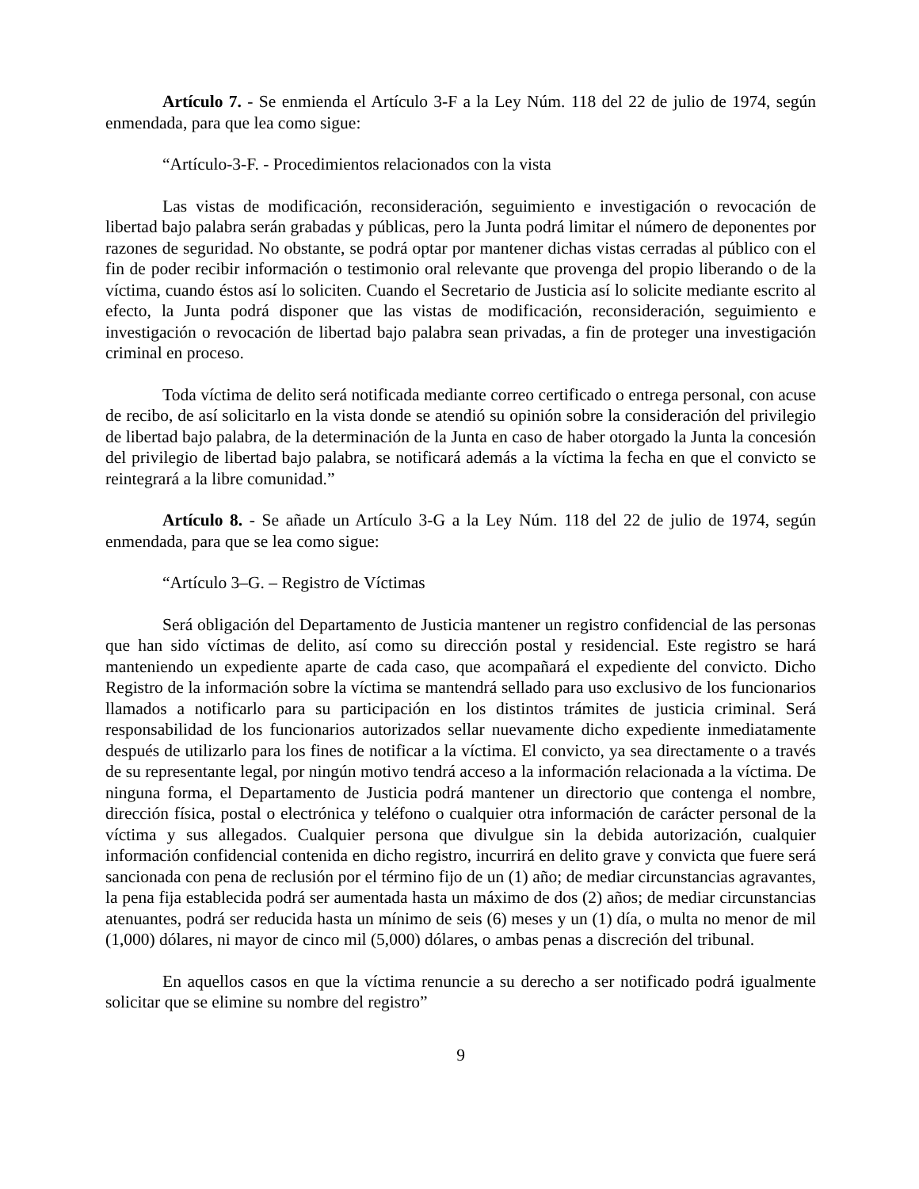Artículo 7. - Se enmienda el Artículo 3-F a la Ley Núm. 118 del 22 de julio de 1974, según enmendada, para que lea como sigue:
“Artículo-3-F. - Procedimientos relacionados con la vista
Las vistas de modificación, reconsideración, seguimiento e investigación o revocación de libertad bajo palabra serán grabadas y públicas, pero la Junta podrá limitar el número de deponentes por razones de seguridad. No obstante, se podrá optar por mantener dichas vistas cerradas al público con el fin de poder recibir información o testimonio oral relevante que provenga del propio liberando o de la víctima, cuando éstos así lo soliciten. Cuando el Secretario de Justicia así lo solicite mediante escrito al efecto, la Junta podrá disponer que las vistas de modificación, reconsideración, seguimiento e investigación o revocación de libertad bajo palabra sean privadas, a fin de proteger una investigación criminal en proceso.
Toda víctima de delito será notificada mediante correo certificado o entrega personal, con acuse de recibo, de así solicitarlo en la vista donde se atendió su opinión sobre la consideración del privilegio de libertad bajo palabra, de la determinación de la Junta en caso de haber otorgado la Junta la concesión del privilegio de libertad bajo palabra, se notificará además a la víctima la fecha en que el convicto se reintegrará a la libre comunidad.”
Artículo 8. - Se añade un Artículo 3-G a la Ley Núm. 118 del 22 de julio de 1974, según enmendada, para que se lea como sigue:
“Artículo 3–G. – Registro de Víctimas
Será obligación del Departamento de Justicia mantener un registro confidencial de las personas que han sido víctimas de delito, así como su dirección postal y residencial. Este registro se hará manteniendo un expediente aparte de cada caso, que acompañará el expediente del convicto. Dicho Registro de la información sobre la víctima se mantendrá sellado para uso exclusivo de los funcionarios llamados a notificarlo para su participación en los distintos trámites de justicia criminal. Será responsabilidad de los funcionarios autorizados sellar nuevamente dicho expediente inmediatamente después de utilizarlo para los fines de notificar a la víctima. El convicto, ya sea directamente o a través de su representante legal, por ningún motivo tendrá acceso a la información relacionada a la víctima. De ninguna forma, el Departamento de Justicia podrá mantener un directorio que contenga el nombre, dirección física, postal o electrónica y teléfono o cualquier otra información de carácter personal de la víctima y sus allegados. Cualquier persona que divulgue sin la debida autorización, cualquier información confidencial contenida en dicho registro, incurrirá en delito grave y convicta que fuere será sancionada con pena de reclusión por el término fijo de un (1) año; de mediar circunstancias agravantes, la pena fija establecida podrá ser aumentada hasta un máximo de dos (2) años; de mediar circunstancias atenuantes, podrá ser reducida hasta un mínimo de seis (6) meses y un (1) día, o multa no menor de mil (1,000) dólares, ni mayor de cinco mil (5,000) dólares, o ambas penas a discreción del tribunal.
En aquellos casos en que la víctima renuncie a su derecho a ser notificado podrá igualmente solicitar que se elimine su nombre del registro”
9